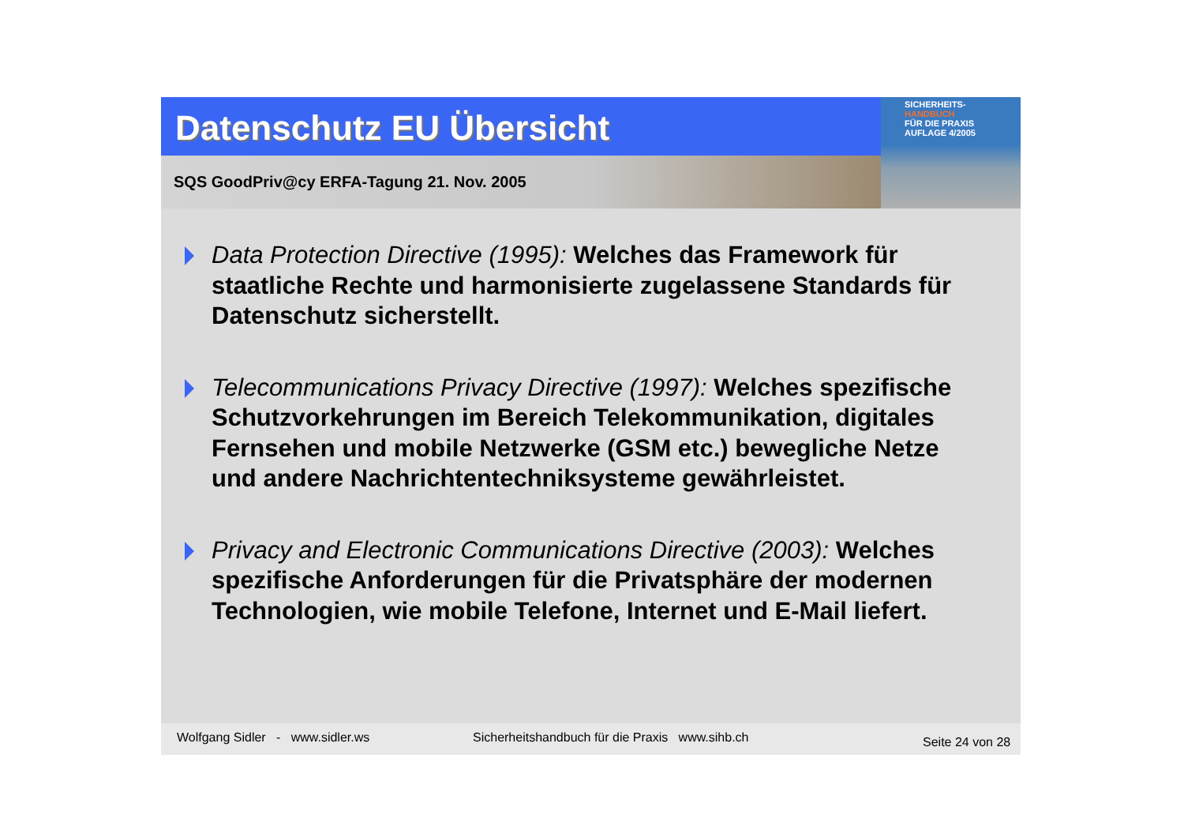Datenschutz EU Übersicht
SQS GoodPriv@cy ERFA-Tagung 21. Nov. 2005
SICHERHEITS-
HANDBUCH
FÜR DIE PRAXIS
AUFLAGE 4/2005
Data Protection Directive (1995): Welches das Framework für staatliche Rechte und harmonisierte zugelassene Standards für Datenschutz sicherstellt.
Telecommunications Privacy Directive (1997): Welches spezifische Schutzvorkehrungen im Bereich Telekommunikation, digitales Fernsehen und mobile Netzwerke (GSM etc.) bewegliche Netze und andere Nachrichtentechniksysteme gewährleistet.
Privacy and Electronic Communications Directive (2003): Welches spezifische Anforderungen für die Privatsphäre der modernen Technologien, wie mobile Telefone, Internet und E-Mail liefert.
Wolfgang Sidler - www.sidler.ws Sicherheitshandbuch für die Praxis www.sihb.ch
Seite 24 von 28